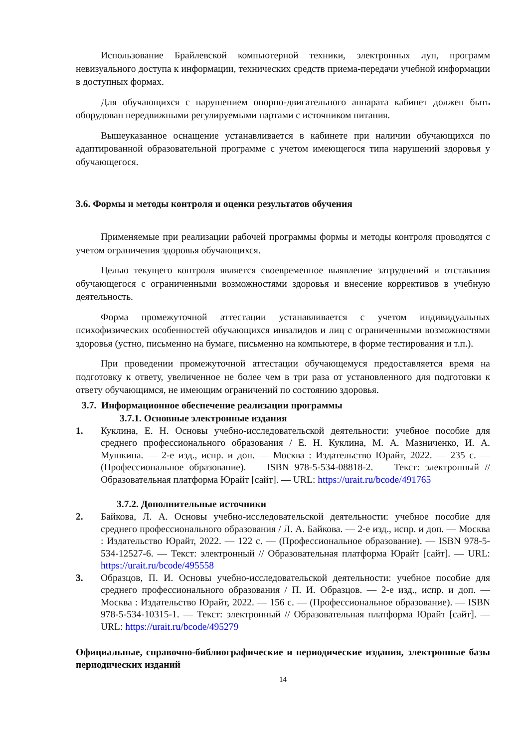Использование Брайлевской компьютерной техники, электронных луп, программ невизуального доступа к информации, технических средств приема-передачи учебной информации в доступных формах.
Для обучающихся с нарушением опорно-двигательного аппарата кабинет должен быть оборудован передвижными регулируемыми партами с источником питания.
Вышеуказанное оснащение устанавливается в кабинете при наличии обучающихся по адаптированной образовательной программе с учетом имеющегося типа нарушений здоровья у обучающегося.
3.6. Формы и методы контроля и оценки результатов обучения
Применяемые при реализации рабочей программы формы и методы контроля проводятся с учетом ограничения здоровья обучающихся.
Целью текущего контроля является своевременное выявление затруднений и отставания обучающегося с ограниченными возможностями здоровья и внесение коррективов в учебную деятельность.
Форма промежуточной аттестации устанавливается с учетом индивидуальных психофизических особенностей обучающихся инвалидов и лиц с ограниченными возможностями здоровья (устно, письменно на бумаге, письменно на компьютере, в форме тестирования и т.п.).
При проведении промежуточной аттестации обучающемуся предоставляется время на подготовку к ответу, увеличенное не более чем в три раза от установленного для подготовки к ответу обучающимся, не имеющим ограничений по состоянию здоровья.
3.7. Информационное обеспечение реализации программы
3.7.1. Основные электронные издания
1. Куклина, Е. Н. Основы учебно-исследовательской деятельности: учебное пособие для среднего профессионального образования / Е. Н. Куклина, М. А. Мазниченко, И. А. Мушкина. — 2-е изд., испр. и доп. — Москва : Издательство Юрайт, 2022. — 235 с. — (Профессиональное образование). — ISBN 978-5-534-08818-2. — Текст: электронный // Образовательная платформа Юрайт [сайт]. — URL: https://urait.ru/bcode/491765
3.7.2. Дополнительные источники
2. Байкова, Л. А. Основы учебно-исследовательской деятельности: учебное пособие для среднего профессионального образования / Л. А. Байкова. — 2-е изд., испр. и доп. — Москва : Издательство Юрайт, 2022. — 122 с. — (Профессиональное образование). — ISBN 978-5-534-12527-6. — Текст: электронный // Образовательная платформа Юрайт [сайт]. — URL: https://urait.ru/bcode/495558
3. Образцов, П. И. Основы учебно-исследовательской деятельности: учебное пособие для среднего профессионального образования / П. И. Образцов. — 2-е изд., испр. и доп. — Москва : Издательство Юрайт, 2022. — 156 с. — (Профессиональное образование). — ISBN 978-5-534-10315-1. — Текст: электронный // Образовательная платформа Юрайт [сайт]. — URL: https://urait.ru/bcode/495279
Официальные, справочно-библиографические и периодические издания, электронные базы периодических изданий
14